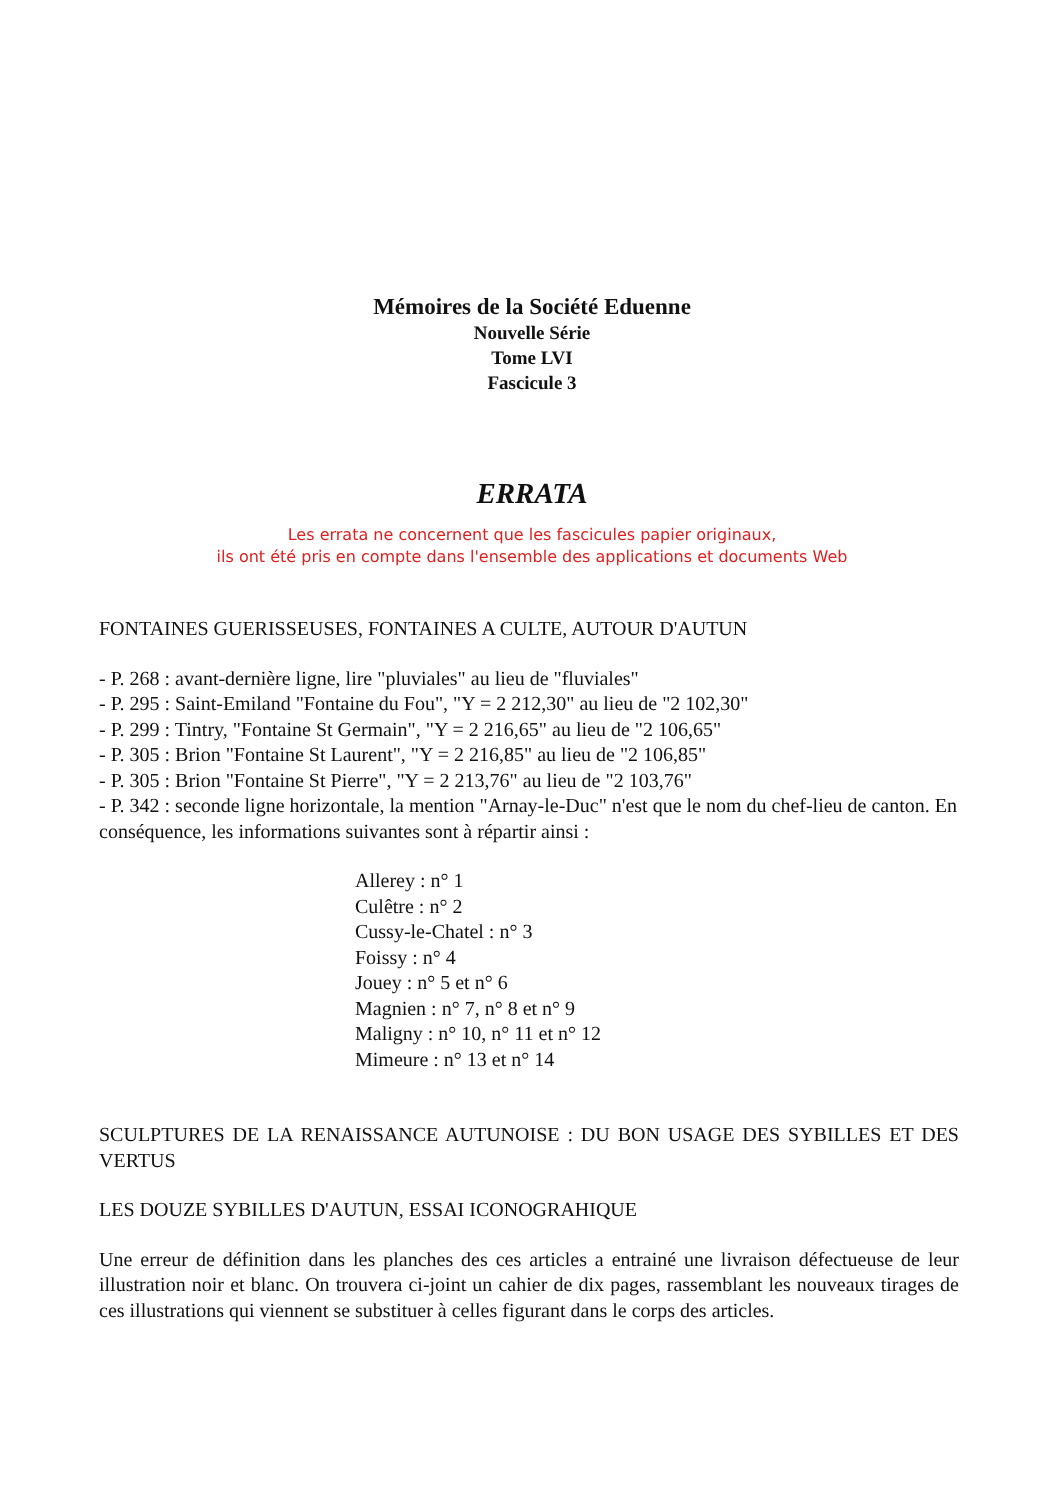Mémoires de la Société Eduenne
Nouvelle Série
Tome LVI
Fascicule 3
ERRATA
Les errata ne concernent que les fascicules papier originaux,
ils ont été pris en compte dans l'ensemble des applications et documents Web
FONTAINES GUERISSEUSES, FONTAINES A CULTE, AUTOUR D'AUTUN
- P. 268 : avant-dernière ligne, lire "pluviales" au lieu de "fluviales"
- P. 295 : Saint-Emiland "Fontaine du Fou", "Y = 2 212,30" au lieu de "2 102,30"
- P. 299 : Tintry, "Fontaine St Germain", "Y = 2 216,65" au lieu de "2 106,65"
- P. 305 : Brion "Fontaine St Laurent", "Y = 2 216,85" au lieu de "2 106,85"
- P. 305 : Brion "Fontaine St Pierre", "Y = 2 213,76" au lieu de "2 103,76"
- P. 342 : seconde ligne horizontale, la mention "Arnay-le-Duc" n'est que le nom du chef-lieu de canton. En conséquence, les informations suivantes sont à répartir ainsi :
Allerey : n° 1
Culêtre : n° 2
Cussy-le-Chatel : n° 3
Foissy : n° 4
Jouey : n° 5 et n° 6
Magnien : n° 7, n° 8 et n° 9
Maligny : n° 10, n° 11 et n° 12
Mimeure : n° 13 et n° 14
SCULPTURES DE LA RENAISSANCE AUTUNOISE : DU BON USAGE DES SYBILLES ET DES VERTUS
LES DOUZE SYBILLES D'AUTUN, ESSAI ICONOGRAHIQUE
Une erreur de définition dans les planches des ces articles a entrainé une livraison défectueuse de leur illustration noir et blanc. On trouvera ci-joint un cahier de dix pages, rassemblant les nouveaux tirages de ces illustrations qui viennent se substituer à celles figurant dans le corps des articles.